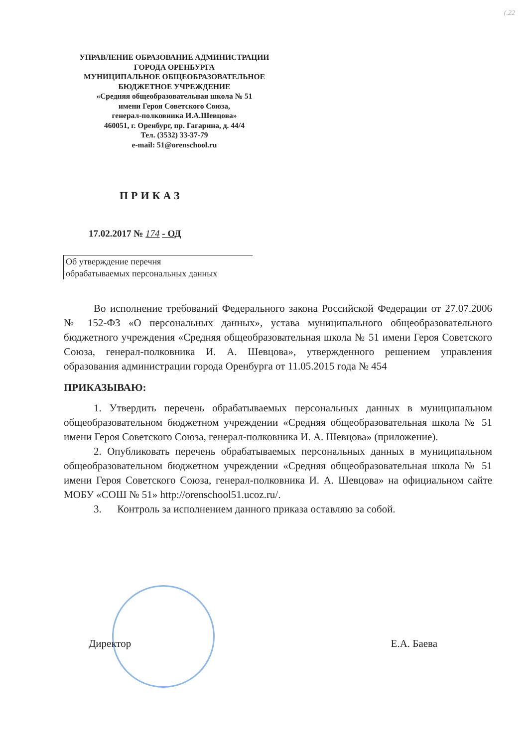(.22
УПРАВЛЕНИЕ ОБРАЗОВАНИЕ АДМИНИСТРАЦИИ
ГОРОДА ОРЕНБУРГА
МУНИЦИПАЛЬНОЕ ОБЩЕОБРАЗОВАТЕЛЬНОЕ
БЮДЖЕТНОЕ УЧРЕЖДЕНИЕ
«Средняя общеобразовательная школа № 51
имени Героя Советского Союза,
генерал-полковника И.А.Шевцова»
460051, г. Оренбург, пр. Гагарина, д. 44/4
Тел. (3532) 33-37-79
e-mail: 51@orenschool.ru
ПРИКАЗ
17.02.2017 № 174 - ОД
Об утверждение перечня
обрабатываемых персональных данных
Во исполнение требований Федерального закона Российской Федерации от 27.07.2006 № 152-ФЗ «О персональных данных», устава муниципального общеобразовательного бюджетного учреждения «Средняя общеобразовательная школа № 51 имени Героя Советского Союза, генерал-полковника И. А. Шевцова», утвержденного решением управления образования администрации города Оренбурга от 11.05.2015 года № 454
ПРИКАЗЫВАЮ:
1. Утвердить перечень обрабатываемых персональных данных в муниципальном общеобразовательном бюджетном учреждении «Средняя общеобразовательная школа № 51 имени Героя Советского Союза, генерал-полковника И. А. Шевцова» (приложение).
2. Опубликовать перечень обрабатываемых персональных данных в муниципальном общеобразовательном бюджетном учреждении «Средняя общеобразовательная школа № 51 имени Героя Советского Союза, генерал-полковника И. А. Шевцова» на официальном сайте МОБУ «СОШ № 51» http://orenschool51.ucoz.ru/.
3. Контроль за исполнением данного приказа оставляю за собой.
Директор Е.А. Баева